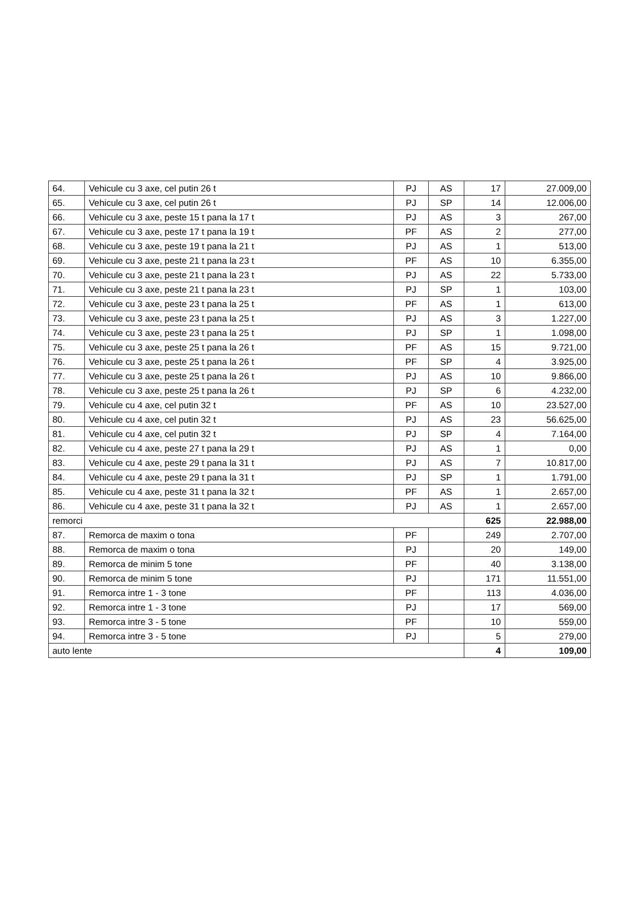| 64. | Vehicule cu 3 axe, cel putin 26 t | PJ | AS | 17 | 27.009,00 |
| 65. | Vehicule cu 3 axe, cel putin 26 t | PJ | SP | 14 | 12.006,00 |
| 66. | Vehicule cu 3 axe, peste 15 t pana la 17 t | PJ | AS | 3 | 267,00 |
| 67. | Vehicule cu 3 axe, peste 17 t pana la 19 t | PF | AS | 2 | 277,00 |
| 68. | Vehicule cu 3 axe, peste 19 t pana la 21 t | PJ | AS | 1 | 513,00 |
| 69. | Vehicule cu 3 axe, peste 21 t pana la 23 t | PF | AS | 10 | 6.355,00 |
| 70. | Vehicule cu 3 axe, peste 21 t pana la 23 t | PJ | AS | 22 | 5.733,00 |
| 71. | Vehicule cu 3 axe, peste 21 t pana la 23 t | PJ | SP | 1 | 103,00 |
| 72. | Vehicule cu 3 axe, peste 23 t pana la 25 t | PF | AS | 1 | 613,00 |
| 73. | Vehicule cu 3 axe, peste 23 t pana la 25 t | PJ | AS | 3 | 1.227,00 |
| 74. | Vehicule cu 3 axe, peste 23 t pana la 25 t | PJ | SP | 1 | 1.098,00 |
| 75. | Vehicule cu 3 axe, peste 25 t pana la 26 t | PF | AS | 15 | 9.721,00 |
| 76. | Vehicule cu 3 axe, peste 25 t pana la 26 t | PF | SP | 4 | 3.925,00 |
| 77. | Vehicule cu 3 axe, peste 25 t pana la 26 t | PJ | AS | 10 | 9.866,00 |
| 78. | Vehicule cu 3 axe, peste 25 t pana la 26 t | PJ | SP | 6 | 4.232,00 |
| 79. | Vehicule cu 4 axe, cel putin 32 t | PF | AS | 10 | 23.527,00 |
| 80. | Vehicule cu 4 axe, cel putin 32 t | PJ | AS | 23 | 56.625,00 |
| 81. | Vehicule cu 4 axe, cel putin 32 t | PJ | SP | 4 | 7.164,00 |
| 82. | Vehicule cu 4 axe, peste 27 t pana la 29 t | PJ | AS | 1 | 0,00 |
| 83. | Vehicule cu 4 axe, peste 29 t pana la 31 t | PJ | AS | 7 | 10.817,00 |
| 84. | Vehicule cu 4 axe, peste 29 t pana la 31 t | PJ | SP | 1 | 1.791,00 |
| 85. | Vehicule cu 4 axe, peste 31 t pana la 32 t | PF | AS | 1 | 2.657,00 |
| 86. | Vehicule cu 4 axe, peste 31 t pana la 32 t | PJ | AS | 1 | 2.657,00 |
| remorci | | | | 625 | 22.988,00 |
| 87. | Remorca de maxim o tona | PF | | 249 | 2.707,00 |
| 88. | Remorca de maxim o tona | PJ | | 20 | 149,00 |
| 89. | Remorca de minim 5 tone | PF | | 40 | 3.138,00 |
| 90. | Remorca de minim 5 tone | PJ | | 171 | 11.551,00 |
| 91. | Remorca intre 1 - 3 tone | PF | | 113 | 4.036,00 |
| 92. | Remorca intre 1 - 3 tone | PJ | | 17 | 569,00 |
| 93. | Remorca intre 3 - 5 tone | PF | | 10 | 559,00 |
| 94. | Remorca intre 3 - 5 tone | PJ | | 5 | 279,00 |
| auto lente | | | | 4 | 109,00 |